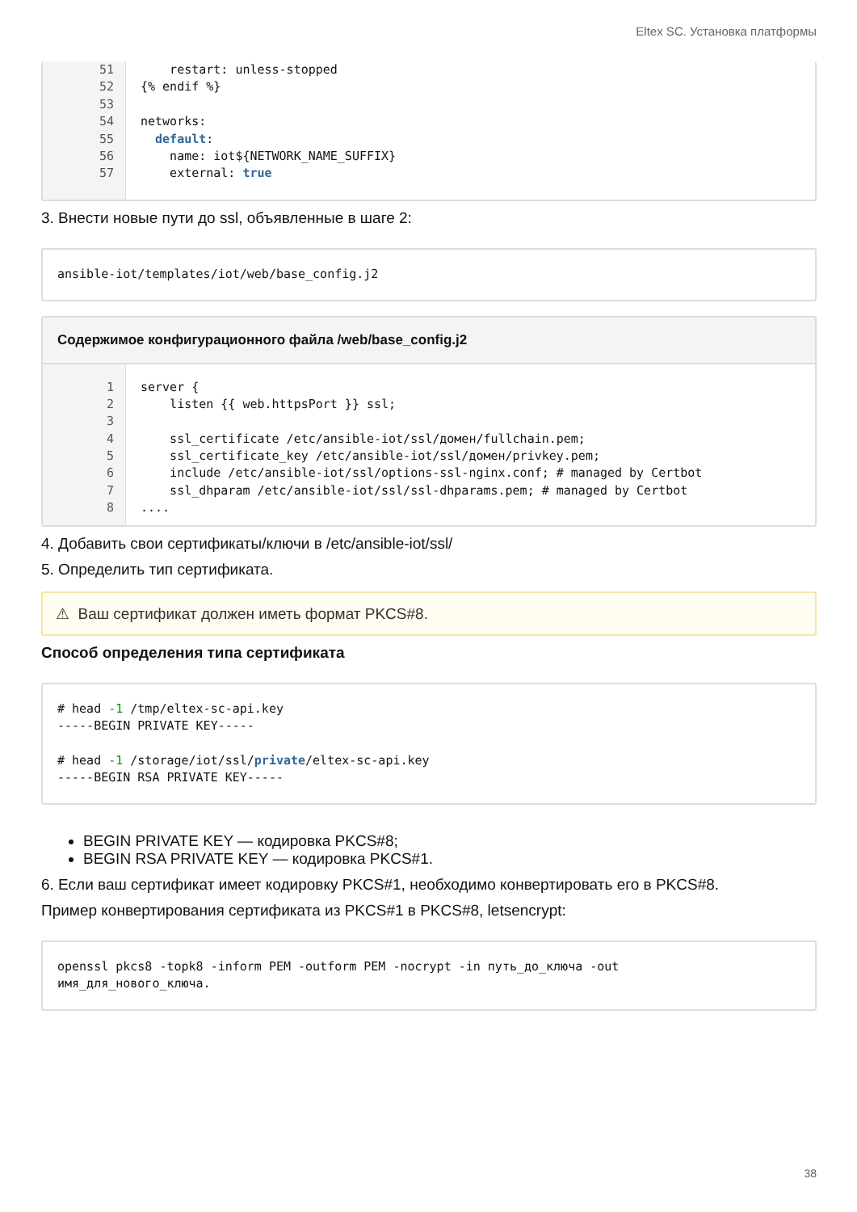Eltex SC. Установка платформы
51
52
53
54
55
56
57
restart: unless-stopped
{% endif %}
networks:
default:
name: iot${NETWORK_NAME_SUFFIX}
external: true
3. Внести новые пути до ssl, объявленные в шаге 2:
ansible-iot/templates/iot/web/base_config.j2
Содержимое конфигурационного файла /web/base_config.j2
1
2
3
4
5
6
7
8
server {
listen {{ web.httpsPort }} ssl;
ssl_certificate /etc/ansible-iot/ssl/домен/fullchain.pem;
ssl_certificate_key /etc/ansible-iot/ssl/домен/privkey.pem;
include /etc/ansible-iot/ssl/options-ssl-nginx.conf; # managed by Certbot
ssl_dhparam /etc/ansible-iot/ssl/ssl-dhparams.pem; # managed by Certbot
....
4. Добавить свои сертификаты/ключи в /etc/ansible-iot/ssl/
5. Определить тип сертификата.
⚠ Ваш сертификат должен иметь формат PKCS#8.
Способ определения типа сертификата
# head -1 /tmp/eltex-sc-api.key -----BEGIN PRIVATE KEY----- # head -1 /storage/iot/ssl/private/eltex-sc-api.key -----BEGIN RSA PRIVATE KEY-----
BEGIN PRIVATE KEY — кодировка PKCS#8;
BEGIN RSA PRIVATE KEY — кодировка PKCS#1.
6. Если ваш сертификат имеет кодировку PKCS#1, необходимо конвертировать его в PKCS#8.
Пример конвертирования сертификата из PKCS#1 в PKCS#8, letsencrypt:
openssl pkcs8 -topk8 -inform PEM -outform PEM -nocrypt -in путь_до_ключа -out имя_для_нового_ключа.
38